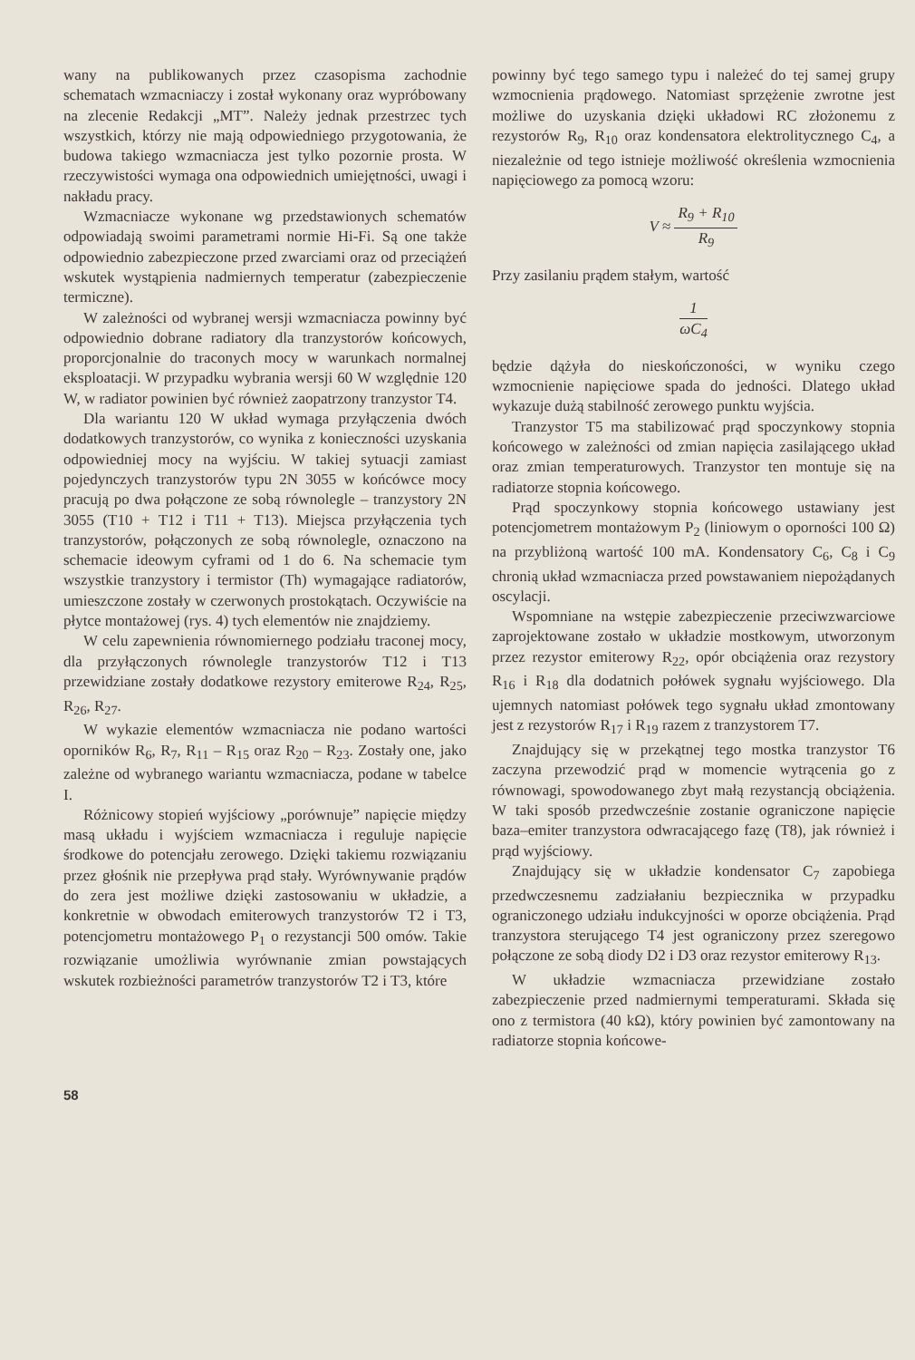wany na publikowanych przez czasopisma zachodnie schematach wzmacniaczy i został wykonany oraz wypróbowany na zlecenie Redakcji „MT”. Należy jednak przestrzec tych wszystkich, którzy nie mają odpowiedniego przygotowania, że budowa takiego wzmacniacza jest tylko pozornie prosta. W rzeczywistości wymaga ona odpowiednich umiejętności, uwagi i nakładu pracy.
Wzmacniacze wykonane wg przedstawionych schematów odpowiadają swoimi parametrami normie Hi-Fi. Są one także odpowiednio zabezpieczone przed zwarciami oraz od przeciążeń wskutek wystąpienia nadmiernych temperatur (zabezpieczenie termiczne).
W zależności od wybranej wersji wzmacniacza powinny być odpowiednio dobrane radiatory dla tranzystorów końcowych, proporcjonalnie do traconych mocy w warunkach normalnej eksploatacji. W przypadku wybrania wersji 60 W względnie 120 W, w radiator powinien być również zaopatrzony tranzystor T4.
Dla wariantu 120 W układ wymaga przyłączenia dwóch dodatkowych tranzystorów, co wynika z konieczności uzyskania odpowiedniej mocy na wyjściu. W takiej sytuacji zamiast pojedynczych tranzystorów typu 2N 3055 w końcówce mocy pracują po dwa połączone ze sobą równolegle – tranzystory 2N 3055 (T10 + T12 i T11 + T13). Miejsca przyłączenia tych tranzystorów, połączonych ze sobą równolegle, oznaczono na schemacie ideowym cyframi od 1 do 6. Na schemacie tym wszystkie tranzystory i termistor (Th) wymagające radiatorów, umieszczone zostały w czerwonych prostokątach. Oczywiście na płytce montażowej (rys. 4) tych elementów nie znajdziemy.
W celu zapewnienia równomiernego podziału traconej mocy, dla przyłączonych równolegle tranzystorów T12 i T13 przewidziane zostały dodatkowe rezystory emiterowe R<sub>24</sub>, R<sub>25</sub>, R<sub>26</sub>, R<sub>27</sub>.
W wykazie elementów wzmacniacza nie podano wartości oporników R<sub>6</sub>, R<sub>7</sub>, R<sub>11</sub> – R<sub>15</sub> oraz R<sub>20</sub> – R<sub>23</sub>. Zostały one, jako zależne od wybranego wariantu wzmacniacza, podane w tabelce I.
Różnicowy stopień wyjściowy „porównuje” napięcie między masą układu i wyjściem wzmacniacza i reguluje napięcie środkowe do potencjału zerowego. Dzięki takiemu rozwiązaniu przez głośnik nie przepływa prąd stały. Wyrównywanie prądów do zera jest możliwe dzięki zastosowaniu w układzie, a konkretnie w obwodach emiterowych tranzystorów T2 i T3, potencjometru montażowego P<sub>1</sub> o rezystancji 500 omów. Takie rozwiązanie umożliwia wyrównanie zmian powstających wskutek rozbieżności parametrów tranzystorów T2 i T3, które
powinny być tego samego typu i należeć do tej samej grupy wzmocnienia prądowego. Natomiast sprzężenie zwrotne jest możliwe do uzyskania dzięki układowi RC złożonemu z rezystorów R<sub>9</sub>, R<sub>10</sub> oraz kondensatora elektrolitycznego C<sub>4</sub>, a niezależnie od tego istnieje możliwość określenia wzmocnienia napięciowego za pomocą wzoru:
V ≈ R<sub>9</sub> + R<sub>10</sub> R<sub>9</sub>
Przy zasilaniu prądem stałym, wartość
1 ωC<sub>4</sub>
będzie dążyła do nieskończoności, w wyniku czego wzmocnienie napięciowe spada do jedności. Dlatego układ wykazuje dużą stabilność zerowego punktu wyjścia.
Tranzystor T5 ma stabilizować prąd spoczynkowy stopnia końcowego w zależności od zmian napięcia zasilającego układ oraz zmian temperaturowych. Tranzystor ten montuje się na radiatorze stopnia końcowego.
Prąd spoczynkowy stopnia końcowego ustawiany jest potencjometrem montażowym P<sub>2</sub> (liniowym o oporności 100 Ω) na przybliżoną wartość 100 mA. Kondensatory C<sub>6</sub>, C<sub>8</sub> i C<sub>9</sub> chronią układ wzmacniacza przed powstawaniem niepożądanych oscylacji.
Wspomniane na wstępie zabezpieczenie przeciwzwarciowe zaprojektowane zostało w układzie mostkowym, utworzonym przez rezystor emiterowy R<sub>22</sub>, opór obciążenia oraz rezystory R<sub>16</sub> i R<sub>18</sub> dla dodatnich połówek sygnału wyjściowego. Dla ujemnych natomiast połówek tego sygnału układ zmontowany jest z rezystorów R<sub>17</sub> i R<sub>19</sub> razem z tranzystorem T7.
Znajdujący się w przekątnej tego mostka tranzystor T6 zaczyna przewodzić prąd w momencie wytrącenia go z równowagi, spowodowanego zbyt małą rezystancją obciążenia. W taki sposób przedwcześnie zostanie ograniczone napięcie baza–emiter tranzystora odwracającego fazę (T8), jak również i prąd wyjściowy.
Znajdujący się w układzie kondensator C<sub>7</sub> zapobiega przedwczesnemu zadziałaniu bezpiecznika w przypadku ograniczonego udziału indukcyjności w oporze obciążenia. Prąd tranzystora sterującego T4 jest ograniczony przez szeregowo połączone ze sobą diody D2 i D3 oraz rezystor emiterowy R<sub>13</sub>.
W układzie wzmacniacza przewidziane zostało zabezpieczenie przed nadmiernymi temperaturami. Składa się ono z termistora (40 kΩ), który powinien być zamontowany na radiatorze stopnia końcowe-
58